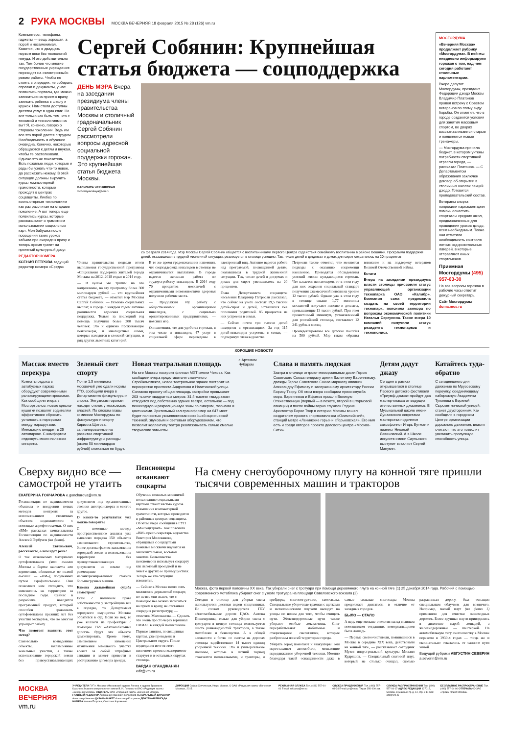2 РУКА МОСКВЫ МОСКВА ВЕЧЕРНЯЯ 18 февраля 2015 № 28 (126) vm.ru
Компьютеры, телефоны, гаджеты — вещь хорошая, а порой и незаменимая. Кажется, что в двадцать первом веке без технологий никуда. И это действительно так. Тем более что многие государственные учреждения переходят на «электронный» режим работы. Чтобы не стоять в очередях, не собирать справки и документы, у нас появились порталы, где можно записаться на прием к врачу, записать ребенка в школу и кружок. Нам стали доступны десятки услуг в один клик. Но вот только как быть тем, кто с техникой и технологиями на вы? Я, конечно, говорю о старшем поколении. Ведь им все это порой дается с трудом. Необходимость в обучении очевидна. Конечно, некоторые обращаются к детям и внукам, чтобы те растолковали. Однако это не показатель. Есть пожилые люди, которые и рады бы узнать что-то новое, да рассказать некому. В этой ситуации должны выручить курсы компьютерной грамотности, которые проходят в центрах соцзащиты. Ликбез по компьютерным технологиям как раз рассчитан на старшее поколение. А вот теперь еще появились курсы, которые рассказывают о грамотном использовании социальных карт. Моя бабушка после посещения таких уроков забыла про очереди к врачу и теперь время тратит на приятный культурный досуг.
РЕДАКТОР НОМЕРА
КСЕНИЯ ПЕТРОВА ведущий редактор номера «Среда»
Сергей Собянин: Крупнейшая статья бюджета — соцподдержка
ДЕНЬ МЭРА Вчера на заседании президиума члены правительства Москвы и столичный градоначальник Сергей Собянин рассмотрели вопросы адресной социальной поддержки горожан. Это крупнейшая статья бюджета Москвы.
ВАСИЛИСА ЧЕРНЯВСКАЯ
v.chernyavskaya@vm.ru
26 февраля 2014 года. Мэр Москвы Сергей Собянин общается с воспитанниками первого Центра содействия семейному воспитанию в районе Вешняки. Программа поддержки детей, оказавшихся в трудной жизненной ситуации, реализуется в столице успешно. Так, число детей в детдомах и домах для сирот сократилось на 20 процентов
Члены правительства подвели итоги выполнения государственной программы «Социальная поддержка жителей города Москвы на 2012–2018 годы» в 2014 году.
— В целом мы тратим на это направление, на эту программу более 300 миллиардов рублей — это крупнейшая статья бюджета, — отметил мэр Москвы Сергей Собянин. — Помимо социальных выплат, в городе с каждым годом активно развивается адресная социальная поддержка. Только за последний год помощь получили более 300 тысяч человек. Это и одиноко проживающие пенсионеры, и многодетные семьи, которые находятся в сложной ситуации, и ряд других льготных категорий.
В то же время градоначальник напомнил, что соцподдержка инвалидов в столице не ограничивается выплатами. В городе ведется активная работа по трудоустройству инвалидов. В 2014 году 70 процентов москвичей с ограниченными возможностями здоровья получили рабочие места.
— Продолжим эту работу с общественными организациями инвалидов, с социально ориентированными предприятиями, — пояснил мэр.
Он напомнил, что для удобства горожан, в том числе и инвалидов, 47 услуг в социальной сфере переведены в электронный вид. Активно ведется работа над программой, посвященной детям, оказавшимся в трудной жизненной ситуации. Так, число детей в детдомах и домах для сирот уменьшилось на 20 процентов.
Глава Департамента соцзащиты населения Владимир Петросян рассказал, что сейчас на учете состоят 19,5 тысячи детей-сирот и детей, оставшихся без попечения родителей. 85 процентов из них устроены в семьи.
— Сейчас почти три тысячи детей находятся в организациях. За год 115 детей-инвалидов устроены в семьи, — подчеркнул глава ведомства.
Петросян также отметил, что меняются подходы к оказанию соцпомощи населению. Проводятся обследования условий жизни нуждающихся горожан. Что касается пенсионеров, то в этом году для них сохранен социальный стандарт получения ежемесячной пенсии на уровне 12 тысяч рублей. Однако уже в этом году в столице свыше 1,77 миллиона москвичей получают пенсию и доплаты, превышающие 13 тысяч рублей. При этом прожиточный минимум, установленный для российской столицы, составляет 12 241 рубль в месяц.
Проиндексированы все детские пособия на 500 рублей. Мэр также обратил внимание и на поддержку ветеранов Великой Отечественной войны.
Кстати
Вчера на заседании президиума власти столицы присвоили статус управляющей организации технопарка ОАО «Калибр». Компания сама предложила создать на своей территории технопарк, пояснила заммэра по вопросам экономической политики Наталья Сергунина. Также вчера 10 компаний получили статус резидента технопарков и технополиса.
МОСГОРДУМА
«Вечерняя Москва» продолжает рубрику «Мосгордума». В ней мы ежедневно информируем горожан о том, над чем сегодня работают столичные парламентарии.
Вчера депутат Мосгордумы, президент Федерации дзюдо Москвы Владимир Платонов провел встречу с Советом ветеранов по этому виду борьбы. Он отметил, что в городе создаются условия для занятия массовым спортом, во дворах восстанавливаются старые и появляются новые тренажеры.
— Мосгордума приняла бюджет, в котором учтены потребности спортивной отрасли города, — рассказал Платонов. — С Департаментом образования заключен договор об открытии в столичных школах секций дзюдо. Готовится преподавательский состав.
Ветераны спорта попросили парламентария помочь оснастить спортзалы средних школ, предназначенные для проведения уроков дзюдо, всем необходимым. Также они отметили необходимость контроля летних оздоровительных лагерей, в которые отправляют юных спортсменов.
Приемная Мосгордумы (495) 957-03-30
На все вопросы горожан в рабочие часы ответит дежурный секретарь.
Сайт Мосгордумы duma.mos.ru
ХОРОШИЕ НОВОСТИ
Массаж вместо перекура
Комнаты отдыха в автобусных парках оборудуют современными релаксирующими креслами. Как сообщили вчера в Мосгортрансе, новые кресла-кушетки позволят водителям эффективнее сбросить усталость в перерывах между маршрутами. Инновацию внедрят в 25 автопарках. С комфортом отдохнуть много полезнее сигареты.
Зеленый свет спорту
Почти 1,5 миллиона москвичей уже сдали нормы ГТО, сообщили вчера в Департаменте физкультуры и спорта. Энтузиазм горожан находит отклик у московских властей. По словам главы комиссии Мосгордумы по физкультуре и спорту Кирилла Щитова, запланированные на развитие спортивной инфраструктуры расходы (около 50 миллиардов рублей) снижаться не будут.
Новая театральная площадь
На юге Москвы построят филиал МХТ имени Чехова. Как сообщили вчера представители столичного Стройкомплекса, новое театральное здание построят на перекрестке проспекта Андропова и Нагатинской улицы. Согласно проекту общая площадь застройки превышает 203 тысячи квадратных метров: 31,4 тысячи «квадратов» отводится под собственно здание театра, остальное — под пешеходную и рекреационную зоны со сквером, газонами и цветниками. Зрительный зал-трансформер на 647 мест будет полностью укомплектован новейшей сценической техникой, звуковым и световым оборудованием, что позволит коллективу театра реализовывать самые смелые творческие замыслы.
с Артемом Чубаром
Слава и память людская
Завтра в столице откроют мемориальные доски Герою Советского Союза генералу армии Валентину Варенникову, дважды Герою Советского Союза маршалу авиации Александру Ефимову и заслуженному архитектору России Борису Тхору. Об этом вчера сообщила пресс-служба мэра. Варенников и Ефимов прошли Великую Отечественную (первый — в пехоте, второй в штурмовой авиации) и после войны верно служили Родине. Архитектор Борис Тхор в историю Москвы вошел создателем проекта спорткомплекса «Олимпийский», станций метро «Ленинские горы» и «Горьковская». Его имя есть и среди авторов проекта делового центра «Москва-Сити».
Детям дадут джазу
Сегодня в рамках открывшегося в столице Первого детского фестиваля «Триумф джаза» пройдут два мастер-класса от ведущих отечественных джазменов. В Музыкальной школе имени Дунаевского секретами мастерства поделятся саксофонист Игорь Бутман и пианист Николай Левиновский. А в Школе искусств имени Саульского выступит вокалист Сергей Манукян.
Катайтесь туда-обратно
С сегодняшнего дня движение по Мрузовскому переулку, соединяющему набережную Академика Туполева с Верхней Сыромятнической улицей, станет двусторонним. Как сообщили в городском Центре организации дорожного движения, власти считают, что это позволит увеличить пропускную способность улицы.
Сверху видно все — самострой не утаить
ЕКАТЕРИНА ГОНЧАРОВА e.goncharova@vm.ru
Госинспекция по недвижимости объявила о внедрении новых методов контроля за использованием столичных объектов недвижимости с помощью аэрофотосъемки. О них «ВМ» рассказал замначальника Госинспекции по недвижимости Алексей Горбунов (на фото).
Алексей Евгеньевич, расскажите, о чем идет речь?
О так называемых материалах ортофотопланов (это снимки Москвы с борта самолета или вертолета, сделанные на низкой высоте. — «ВМ»), полученных путем аэрофотосъемки. Они позволяют нам отследить, что изменилось на территории за последние годы. Сейчас в разработке находится программный продукт, который способен сравнивать ортофотопланы прежних лет без участия экспертов, что во многом упрощает работу.
Что помогает выявить этот метод?
Самовольно возведенные объекты, захламленные земельные участки, а также использование городской земли без правоустанавливающих документов под организованные стоянки автотранспорта и многое другое.
О каких-то результатах уже можно говорить?
С помощью метода пространственного анализа уже выявлено порядка 150 объектов самовольного строительства, более десятка фактов захламления городской земли и использования территории без правоустанавливающих документов на землю под размещение несанкционированных стоянок большегрузных машин.
Какова дальнейшая судьба самостроя?
Если с наличием права собственности у застройщика все в порядке, то Департамент городского имущества Москвы обратится в суд. Если же нет, то уже коллеги из префектуры с помощью ГБУ «Автомобильные дороги» будут эти объекты демонтировать. Кроме этого, самовольное изменение назначения земельного участка влечет за собой штрафные санкции и может привести к расторжению договора аренды.
Пенсионеры осваивают соцкарты
Обучение пожилых москвичей пользованию социальными картами станет частью курсов повышения компьютерной грамотности, которые проводятся в районных центрах соцзащиты. Об этом вчера сообщили в ГУП «Моссоцгарант». Как пояснила «ВМ» пресс-секретарь ведомства Виктория Милованова, обращаться с соцкартами пожилые москвичи научатся на заключительном, восьмом занятии. Большинство пенсионеров использует соцкарту как льготный проездной и не знает о других ее преимуществах. Теперь же эта ситуация изменится.
— Сейчас в Москве почти пять миллионов держателей соцкарт, но не все они знают, что с помощью нее можно записаться на прием к врачу, не отстаивая очереди в регистратуру, — отметила Милованова. — Сделать это очень просто через терминал ЕМИАС в каждой поликлинике.
Первые занятия, посвященные картам, уже проведены в Центральном округе. После подведения итогов этого пилотного проекта эксперимент стартует и в остальных округах столицы.
ВАРДАН ОГАНДЖАНЯН edit@vm.ru
На смену снегоуборочному плугу на конной тяге пришли тысячи современных машин и тракторов
Москва, фото первой половины XX века. Так убирали снег с тротуара при помощи деревянного плуга на конной тяге (1) 25 декабря 2014 года. Рабочий с помощью современного мотоблока убирает снег с узкого тротуара на площади Савеловского вокзала (2)
Сегодня в столице для уборки снега используются десятки видов спецтехники. По словам руководителя ГБУ «Автомобильные дороги ЦАО» Антона Пошешулина, только для уборки снега с тротуаров в центре столицы используется шесть разновидностей тракторов, а также мотоблоки и бензощетки. А в общей сложности в битве со снегом на дорогах столицы задействовано 14 тысяч единиц уборочной техники. Это и универсальные машины, которые в летний период становятся поливальными, и тракторы, и грейдеры, снегопогрузчики, самосвалы. Специальные уборочные трамваи с щетками и металлическими плугами выходят на улицы по ночам для того, чтобы очищать пути. Железнодорожные пути также убирают особые локомотивы. Снег перерабатывают мобильные и стационарные снеготаялки, которые разбросаны по всей территории города.
Убирать город помогают и эвакуаторы: они переставляют автомобили, мешающие передвижению уборочной техники. Именно благодаря такой оснащенности даже в самые сильные снегопады Москва продолжает двигаться, в отличие от западных городов.
БЫЛО — СТАЛО
А ведь еще меньше столетия назад главным помощником тогдашних коммунальщиков была лошадь.
— Первые снегоочистители, появившиеся в Москве в середине XIX века, действовали на конной тяге, — рассказывает сотрудник Музея индустриальной культуры Михаил Кудряшов. — Специальный снеговой плуг, который не столько очищал, сколько разравнивал дорогу, был оснащен специальным облучком для возничего. Например, малый плуг (на фото 1) применяли для очистки пешеходных дорожек. Более крупные плуги приводились в движение парой лошадей, а железнодорожные — шестеркой. На автомобильную тягу снегоочистку в Москве перевели в 1930-х годах — тогда же и окончательно отказались от санного пути зимой.
Ведущий рубрики АВГУСТИН СЕВЕРИН a.severin@vm.ru
МОСКВА ВЕЧЕРНЯЯ
vm.ru
УЧРЕДИТЕЛИ ГУП г. Москвы «Московский ордена Ленина и ордена Трудового Красного Знамени метрополитен имени В. И. Ленина» и ОАО «Редакция газеты «Вечерняя Москва» ИЗДАТЕЛЬ ОАО «Редакция газеты «Вечерняя Москва» ГЛАВНЫЙ РЕДАКТОР Александр Иванович Куприянов ГЕНЕРАЛЬНЫЙ ДИРЕКТОР Александр Ченшин ДИЗАЙН-МАКЕТ Александр Костриков ДЕЖУРНАЯ БРИГАДА НОМЕРА Ксения Петрова, Светлана Карамнова
ДИРЕКЦИЯ Софья Хотчинская, Игорь Исаков. © ОАО «Редакция газеты «Вечерняя Москва», 2015.
РЕКЛАМНАЯ СЛУЖБА Тел. (499) 557-04-01 E-mail: reklama@vm.ru
СЛУЖБА ПРОДВИЖЕНИЯ Тел. (499) 557-04-24 E-mail: pr@vm.ru Тираж 350 000 экз.
СЛУЖБА РАСПРОСТРАНЕНИЯ Тел. (499) 557-04-07 АДРЕС РЕДАКЦИИ 127015, Москва, Бумажный пр-д, 14, стр. 2 E-mail: edit@vm.ru
БЕСПЛАТНОЕ РАСПРОСТРАНЕНИЕ Тел. (499) 557-04-00 ОТПЕЧАТАНО ЗАО «Прайм Принт Москва»